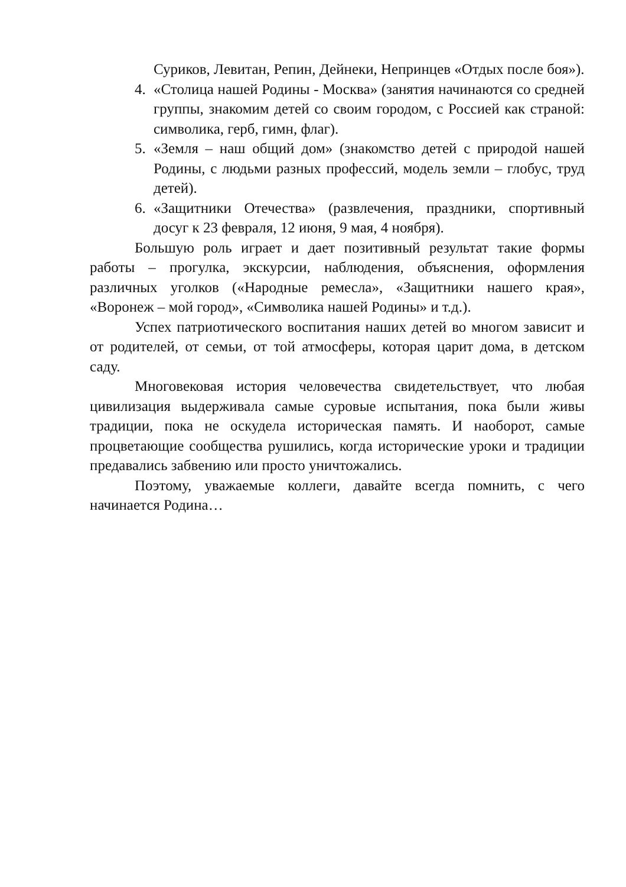Суриков, Левитан, Репин, Дейнеки, Непринцев «Отдых после боя»).
4. «Столица нашей Родины - Москва» (занятия начинаются со средней группы, знакомим детей со своим городом, с Россией как страной: символика, герб, гимн, флаг).
5. «Земля – наш общий дом» (знакомство детей с природой нашей Родины, с людьми разных профессий, модель земли – глобус, труд детей).
6. «Защитники Отечества» (развлечения, праздники, спортивный досуг к 23 февраля, 12 июня, 9 мая, 4 ноября).
Большую роль играет и дает позитивный результат такие формы работы – прогулка, экскурсии, наблюдения, объяснения, оформления различных уголков («Народные ремесла», «Защитники нашего края», «Воронеж – мой город», «Символика нашей Родины» и т.д.).
Успех патриотического воспитания наших детей во многом зависит и от родителей, от семьи, от той атмосферы, которая царит дома, в детском саду.
Многовековая история человечества свидетельствует, что любая цивилизация выдерживала самые суровые испытания, пока были живы традиции, пока не оскудела историческая память. И наоборот, самые процветающие сообщества рушились, когда исторические уроки и традиции предавались забвению или просто уничтожались.
Поэтому, уважаемые коллеги, давайте всегда помнить, с чего начинается Родина…